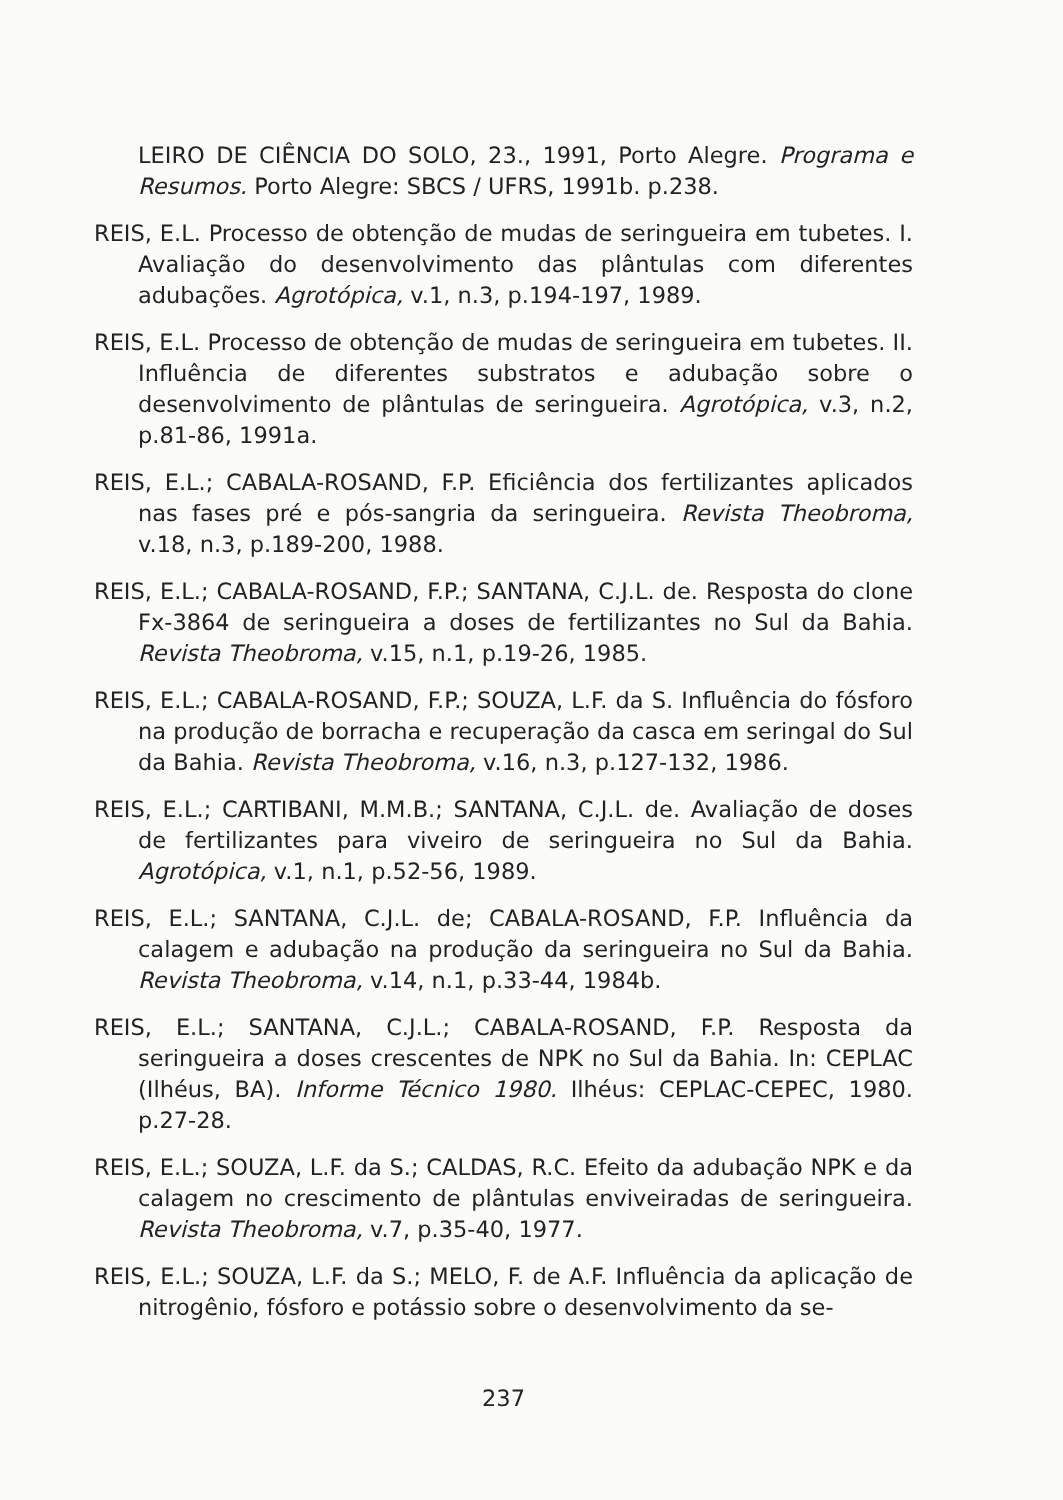LEIRO DE CIÊNCIA DO SOLO, 23., 1991, Porto Alegre. Programa e Resumos. Porto Alegre: SBCS / UFRS, 1991b. p.238.
REIS, E.L. Processo de obtenção de mudas de seringueira em tubetes. I. Avaliação do desenvolvimento das plântulas com diferentes adubações. Agrotópica, v.1, n.3, p.194-197, 1989.
REIS, E.L. Processo de obtenção de mudas de seringueira em tubetes. II. Influência de diferentes substratos e adubação sobre o desenvolvimento de plântulas de seringueira. Agrotópica, v.3, n.2, p.81-86, 1991a.
REIS, E.L.; CABALA-ROSAND, F.P. Eficiência dos fertilizantes aplicados nas fases pré e pós-sangria da seringueira. Revista Theobroma, v.18, n.3, p.189-200, 1988.
REIS, E.L.; CABALA-ROSAND, F.P.; SANTANA, C.J.L. de. Resposta do clone Fx-3864 de seringueira a doses de fertilizantes no Sul da Bahia. Revista Theobroma, v.15, n.1, p.19-26, 1985.
REIS, E.L.; CABALA-ROSAND, F.P.; SOUZA, L.F. da S. Influência do fósforo na produção de borracha e recuperação da casca em seringal do Sul da Bahia. Revista Theobroma, v.16, n.3, p.127-132, 1986.
REIS, E.L.; CARTIBANI, M.M.B.; SANTANA, C.J.L. de. Avaliação de doses de fertilizantes para viveiro de seringueira no Sul da Bahia. Agrotópica, v.1, n.1, p.52-56, 1989.
REIS, E.L.; SANTANA, C.J.L. de; CABALA-ROSAND, F.P. Influência da calagem e adubação na produção da seringueira no Sul da Bahia. Revista Theobroma, v.14, n.1, p.33-44, 1984b.
REIS, E.L.; SANTANA, C.J.L.; CABALA-ROSAND, F.P. Resposta da seringueira a doses crescentes de NPK no Sul da Bahia. In: CEPLAC (Ilhéus, BA). Informe Técnico 1980. Ilhéus: CEPLAC-CEPEC, 1980. p.27-28.
REIS, E.L.; SOUZA, L.F. da S.; CALDAS, R.C. Efeito da adubação NPK e da calagem no crescimento de plântulas enviveiradas de seringueira. Revista Theobroma, v.7, p.35-40, 1977.
REIS, E.L.; SOUZA, L.F. da S.; MELO, F. de A.F. Influência da aplicação de nitrogênio, fósforo e potássio sobre o desenvolvimento da se-
237